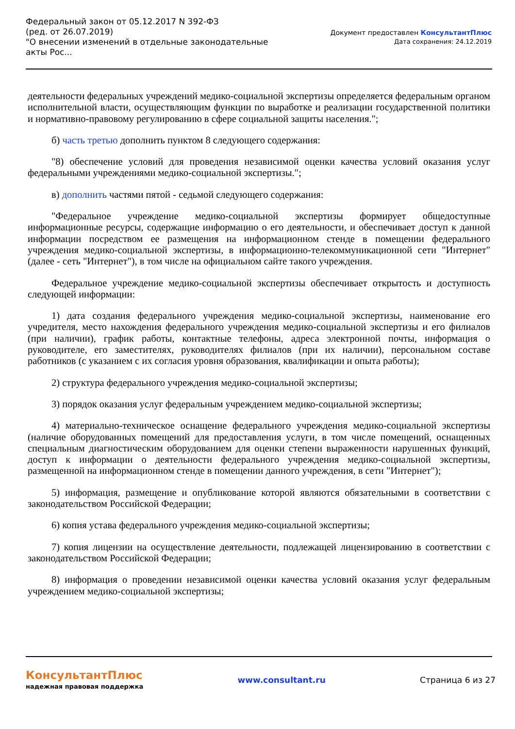Федеральный закон от 05.12.2017 N 392-ФЗ
(ред. от 26.07.2019)
"О внесении изменений в отдельные законодательные акты Рос...
Документ предоставлен КонсультантПлюс
Дата сохранения: 24.12.2019
деятельности федеральных учреждений медико-социальной экспертизы определяется федеральным органом исполнительной власти, осуществляющим функции по выработке и реализации государственной политики и нормативно-правовому регулированию в сфере социальной защиты населения.";
б) часть третью дополнить пунктом 8 следующего содержания:
"8) обеспечение условий для проведения независимой оценки качества условий оказания услуг федеральными учреждениями медико-социальной экспертизы.";
в) дополнить частями пятой - седьмой следующего содержания:
"Федеральное учреждение медико-социальной экспертизы формирует общедоступные информационные ресурсы, содержащие информацию о его деятельности, и обеспечивает доступ к данной информации посредством ее размещения на информационном стенде в помещении федерального учреждения медико-социальной экспертизы, в информационно-телекоммуникационной сети "Интернет" (далее - сеть "Интернет"), в том числе на официальном сайте такого учреждения.
Федеральное учреждение медико-социальной экспертизы обеспечивает открытость и доступность следующей информации:
1) дата создания федерального учреждения медико-социальной экспертизы, наименование его учредителя, место нахождения федерального учреждения медико-социальной экспертизы и его филиалов (при наличии), график работы, контактные телефоны, адреса электронной почты, информация о руководителе, его заместителях, руководителях филиалов (при их наличии), персональном составе работников (с указанием с их согласия уровня образования, квалификации и опыта работы);
2) структура федерального учреждения медико-социальной экспертизы;
3) порядок оказания услуг федеральным учреждением медико-социальной экспертизы;
4) материально-техническое оснащение федерального учреждения медико-социальной экспертизы (наличие оборудованных помещений для предоставления услуги, в том числе помещений, оснащенных специальным диагностическим оборудованием для оценки степени выраженности нарушенных функций, доступ к информации о деятельности федерального учреждения медико-социальной экспертизы, размещенной на информационном стенде в помещении данного учреждения, в сети "Интернет");
5) информация, размещение и опубликование которой являются обязательными в соответствии с законодательством Российской Федерации;
6) копия устава федерального учреждения медико-социальной экспертизы;
7) копия лицензии на осуществление деятельности, подлежащей лицензированию в соответствии с законодательством Российской Федерации;
8) информация о проведении независимой оценки качества условий оказания услуг федеральным учреждением медико-социальной экспертизы;
КонсультантПлюс
надежная правовая поддержка
www.consultant.ru Страница 6 из 27